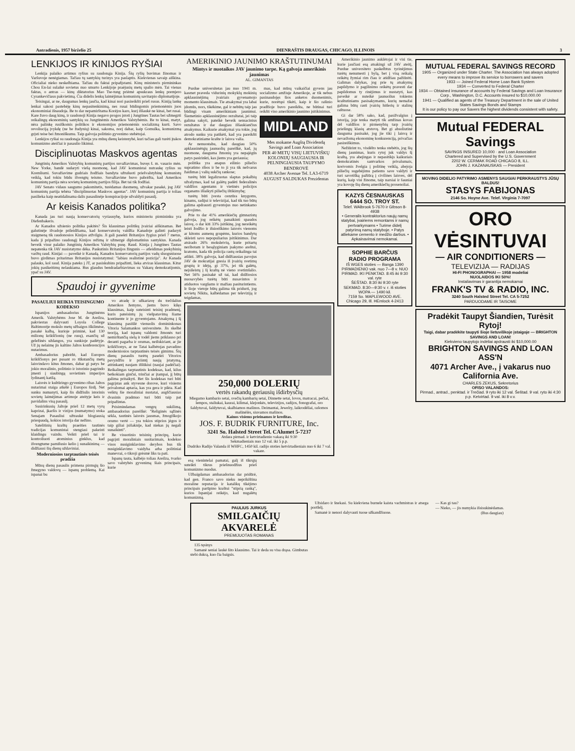Antradienis, 1957 birželio 25 DIENRAŠTIS DRAUGAS, CHICAGO, ILLINOIS 3
LENKIJOS IR KINIJOS RYŠIAI
Lenkija palaiko artimus ryšius su raudonąja Kinija. Šių ryšių buvimas žinomas ir Varšuvoje nenėgiamas. Tačiau tų santykių turinys yra paslaptis. Kiekvienas savaip aiškina. Oficialiai nieko neskelbiama. Tačiau du faktai pripažįstami. Kinų ministeris pirmininkas Chou En-lai sulaikė sovietus nuo smurto Lenkijoje praėjusių metų spalio mėn. Tai vienas faktas, o antras — kinų diktatorius Mao Tse-tung priėmė apsukraus lenkų premjero Cyrankevičiaus pakvietimą. Čia didelis lenkų laimėjimas komunistų savitarpio diplomatijoje.
Teisingai, ar ne, daugumas lenkų jaučia, kad kinai nori pasireikšti prieš rusus. Kiniją lankę lenkai sakosi pastebėję kinų nepasitenkinimą, nes rusai būdingomis priemonėmis juos ekonominiai išnaudoja. Be to dar nepamirštama Korėjos karo, kurį iššaukė ne kinai, bet rusai. Kare žuvo daug kinų, ir raudonoji Kinija negavo progos įstoti į Jungtines Tautas bei užmegzti reikalingų ekonominių santykių su Jungtinėmis Amerikos Valstybėmis. Be to kinai, matyt, nėra palinkę rusiškomis politikos ir ekonomijos priemonėmis socializmą kurti. Savo revoliuciją įvykdę (ne be žudynių) kinai, sakoma, norį dabar, kaip Gomulka, komunizmą grįsti teise bei žmoniškumu. Taip galvoja politinio gyvenimo stebėtojai.
Lenkijos ryšiai su raudonąja Kinija yra mūsų dienų keistenybė, kuri tačiau gali turėti įtakos komunizmo ateičiai ir pasaulio likimui.
Disciplinuotas Maskvos agentas
Jungtinių Amerikos Valstybių komunistų partijos suvažiavimas, buvęs š. m. vasario mėn. New Yorke, bandė sudaryti viešą nuomonę, kad JAV komunistai nutraukę ryšius su Kremliumi. Suvažiavime gudriais žodžiais bandyta užtušuoti priešvalstybinę komunistų veiklą, kad tokiu būdu išvengtų teismo. Suvažiavime buvo pabrėžta, kad Amerikos komunistų partija nėra sovietų komunistų partijos filija. Bet tai tik žodžiai.
JAV Senato vidaus saugumo pakomitetis, turėdamas duomenų, užvakar pasakė, jog JAV komunistų partija tebėra "disciplinuotas Maskvos agentas". JAV komunistų partija ir toliau pasilieka kaip neatidalinama dalis pasaulinėje konspiracijoje užvaldyti pasaulį.
Ar keisis Kanados politika?
Kanada jau turi naują konservatorių vyriausybę, kurios ministeriu pirmininku yra Diefenbakeris.
Ar Kanados užsienio politika pakitės? Šis klausimas politikų įvairiai aiškinamas. Bet galutinėje išvadoje prileidžiama, kad konservatorių valdžia Kanadoje galinti padaryti staigmeną tik raudonosios Kinijos atžvilgiu. Ji gali pasekti Britanijos žygius prieš 7 metus, kada ji pripažino raudonąjį Kinijos režimą ir užmezgė diplomatinius santykius. Kanada beveik visur palaiko Jungtinių Amerikos Valstybių pusę. Raud. Kinija į Jungtines Tautas nepatenka tik JAV nusistatymo dėka. Paskutinis Britanijos žingsnis — atleidimas prekybinių varžtų raud. Kinijai — paveikė ir Kanadą. Kanados konservatorių partijos vadų sluogsniuose buvo girdimas pritarimas Britanijos nusistatymui: "labiau realistinė pozicija". Ar Kanada palauks, kol raud. Kinija pateks į JT, ar pasiskubins pripažinti, lieka atviras klausimas. Kitur jokių pasikeitimų nelaukiama. Bus glaudus bendradarbiavimas su Vakarų demokratijomis, ypač su JAV.
Spaudoj ir gyvenime
PASAULIUI REIKIA TEISINGUMO KODEKSO
Ispanijos ambasadorius Jungtinėms Amerik. Valstybėms Jose M. de Areilza, pakviestas dalyvauti Loyola College Baltimorėje mokslo metų užbaigos iškilmėse, pasakė kalbą, kurioje priminė, kad 130 milionų krikščionių (ne rusų), esančių už geležinės uždangos, yra sunkioje padėtyje. Už jų nelaimę jis kaltino Jaltos konferencijos nutarimus.
Ambasadorius pabrėžė, kad Europos krikščionys per pusant ro tūkstančių metų laisvindavo kitus žmones, dabar gi patys be jokio moralinio, politinio ir istorinio pagrindo įmesti į siaubingą sovietinės imperijos lydinantį katilą.
Laisvės ir kultūringo gyvenimo ribas Jaltos nutarimai staiga atkėlė į Europos širdį. Net sunku numanyti, kaip šis didžiulis istorinis sovietų laimėjimas artimoje ateityje keis ir pavidalins visą pasaulį.
Susirinkusių Jaltoje prieš 12 metų vyrų kaprizai, įkaršis ir vizijos (numatymo) stoka Senajam Pasauliui užtraukė blogiausią priespaudą, kokios istorija dar nežino.
Satelitinių kraštų praeities tautinės tradicijas komunistai stengiasi pakeisti klaidingu vaizdu. Veikti prieš tai ir kontroliuoti atominius ginklus, kad išvengtume pamišusio kelio į sunaikinimą — didžiausi šių dienų uždaviniai.
Moderniosios tarptautinės teisės pradžia
Mūsų dienų pasaulis primena pirmųjų šio žmegyno valdovų — ispanų problemą. Kai ispanai bu
vo atradę ir užkariavę du trečdalius Amerikos žemyno, jiems buvo kilęs klausimas, kaip suteisinti teisinį pradmenį, kuris pateisintų jų viešpatavimą šiame kontinente ir jo gyventojams. Atsakymą į šį klausimą pasiūlė vienuolis domininkonas Vitoria Salamankos universitete. Jis skelbė teoriją, kad ispanų valdomi žmonės turi nemirštančią sielą ir todėl jiems priklauso pri deranti pagarba ir orumas, neišskiriant, ar jie krikščionys, ar ne Tatai kalbėtojas pavadino moderniosios tarptautinės teisės gimimu. Šių dienų pasaulis turėtų pasekti Vitorios pavyzdžiu ir priimtį naują įstatymą, atitinkantį naujam iššūkiui (naujai padėčiai). Reikalingas tarptautinis kodeksas, kad, kilus betkokiam ginčui, trinčiai ar įtampai, jį būtų galima pritaikyti. Bet šis kodeksas turi būti pagrįstas ank styvesne dorove, kuri visiems privalomai aptaria, kas yra gera ir pikta. Kad veiktų šie moraliniai nustatai, augščiausias dvasinis pradmuo turi būti taip pat pripažintas.
Prisimindamas vengrų sukilimą, ambasadorius pareiškė: "Religinės sąžinės sėkla, tautinės laisvės jausmas, žmogiškojo orumo vertė — yra tokios stiprios jėgos ir taip giliai įsišaknije, kad niekas jų negali sunaikinti".
Be visuotinio teisinių principų, kurie pagrįsti moraliniais susitarimais, kodekso visos nusiginklavimo derybos bus tik nusiginklavimo vaidyba arba politiniai manevrai, o tikroji grėsmė liks ta pati.
Ispanų tauta, kalbėjo toliau Areilza, tvarko savo valstybės gyvenimą šiais principais, kurie
AMERIKINIO JAUNIMO KRAŠTUTINUMAI
Mintys ir nuotaikos JAV jaunimo tarpe. Ką galvoja amerikinis jaunimas
AL. GIMANTAS
Purdue universitetas jau nuo 1941 m. kasmet praveda vidurinių mokyklų mokinių apklausinėjimą įvairiais gyvenamojo momento klausimais. Tie atsakymai yra labai įdomūs, nors, tikėkime, gal ir nebūtų taip jau būdingi visam amerikiniam jaunimui. Šiemetinio apklausinėjimo rezultatai, jei taip galima sakyti, pateikė beveik sensacinius rezultatus ir dar daugiau iššaukiančius atsakymus. Kaikurie atsakymai yra tokie, jog atrodo sunku yra patikėti, kad yra pareikšti demokratiniame krašte ir laisva valia.
Ar nenuostabu, kad daugiau 50% apklausinėtųjų jaunuolių pareiškė, kad, jų nuomone, dauguma žmonių yra nepajėgūs patys pasirinkti, kas jiems yra geriausia;
politika yra anapus eilinio piliečio supratimo ribos ir be to ji yra tik nešvarus žaidimas į valių sukčių rankose;
turėtų būti legalizuotas slaptas pokalbių užrašymas, kad tai galėtų padėti federalinės valdžios agentams ir vietinės policijos organams išlaikyti piliečių ištikimybę;
turėtų būti įvesta cenzūra knygoms, kinams, radijui ir televizijai, kad tik tuo būtų galima apdrausti gyventojus nuo netinkamo galvojimo.
Prie to dar 41% amerikiečių gimnazistų galvoja, jog reikėtų panaikinti spaudos laisvę, o dar kiti 33% įsitikinę, jog nereikėtų leisti žodžio ir išsireiškimo laisvės vienoms ar kitoms asmenų grupėms, kurios bandytų skleisti savo nepopuliarius įsitikinimus. Dar atsirado 26% moksleivių, kurie pritartų neribotam ir besąlyginiam įsakymo areštui, kratoms, kada tik policija rastų reikalinga tai atlikti. 38% galvoja, kad didžiausias pavojus JAV de mokratijai gresia iš įvairių svetimų grupių ir idėjų, gi 37%, jei tik galėtų, neįsileistų į šį kraštą nė vieno svetimšalio. Net 56% pasisakė už tai, kad didžiosios nuosavybės turėtų būti nusavintos ir atiduotos vargšams ir mažiau pasiturintiems. Ir šioje vietoje būtų galima tik pridurti, jog sovietų Nikita, kalbėdamas per televiziją ir teigdamas,
mas, kad mūsų vaikaičiai gyvens jau socializmo amžiuje Amerikoje, ar tik nebus pasinaudojęs šios anketos duomenimis, kurie, norėtųsi tikėti, kaip ir šio rašinio pradžioje buvo pareikšta, ne būtinai turi reikšti viso amerikinio jaunimo įsitikinimus.
MIDLAND
Mes mokame Augštą Dividendą
Savings and Loan Association
PER 40 METŲ VISŲ LIETUVIŠKŲ KOLONIJŲ SAUGIAUSIA IR PELNINGIAUSIA TAUPYMO BENDROVĖ
4038 Archer Avenue Tel. LA3-6719
AUGUST SALDUKAS Prezidentas
250,000 DOLERIŲ
vertės rakandų geriausių išdirbysčių
Miegamo kambario setai, svečių kambarių setai, Dinnette setai, lovos, matracai, pečiai, lempos, staliukai, kaurai, kilimai, klejonkės, televizijos, radijos, fonografai, oro šaldytuvai, šaldytuvai, skalbiamos mašinos. Deimantai, Jewelry, laikrodėliai, rašomos mašinėlės, siuvamos mašinos.
Kainos visiems prieinamos ir kreditas.
JOS. F. BUDRIK FURNITURE, Inc.
3241 So. Halsted Street Tel. CAlumet 5-7237
Atdara pirmad. ir ketvirtadienio vakarą iki 9:30
Sekmadieniais nuo 12 val. iki 5 p.p.
Dudriko Radijo Valanda iš WHFC, 1450 kil. radijo stoties ketvirtadieniais nuo 6 iki 7 val. vakare.
esą vienintelai pamatai, galį iš tikrųjų suteikti tikrus priešnuodžius prieš komunizmo nuodus.
Užbaigdamas ambasadorius dar pridūrė, kad gen. Franco savo nieku neprikiština moraline reputacija ir katalikų tikėjimo principais parūpino kraštui "stiprią ranką", kurios Ispanijai reikėjo, kad nugalėtų komunizmą.
Amerikinio jaunimo auklėtojai ir visi tie, kurie jaučiasi esą atsakingi už JAV ateitį, Purdue universiteto paskelbtus tyrinėjimus turėtų nenumesti į bylą, bet į visą reikalą reikėtų žymiai rim čiau ir atidžiau pažiūrėti. Galimas dalykas, jog prie tų atsakymų papildymo ir pagilinimo reikėtų pravesti dar papildomus ty rinėjimus ir nustatyti, kas paveikė ar nuteikė jaunuolius tokiems kraštutiniams pasisakymams, kurių nemažai galima būtų rasti įvairių hitlerių ir stalinų raštuose.
Gi dar 58% sako, kad, pasižvalgius į istoriją, joje tenka matyti tik amžinas kovas dėl valdžios ir pirmenybių tarp įvairių priešingų klasių atstovų. Bet gi absoliutinė dauguma pasisakė, jog jie tiki į laisvą ir nevaržomą ekonominę konkurenciją, privačias pasireiškimus.
Nežiūrint to, visdėlto tenka stebėtis, jog šių dienų jaunimas, kuris rytoj juk valdys šį kraštą, yra abejingas ir nepasitikįs kaikuriais demokratinės santvarkos privalumais, kreivomis žvelgia į politinę veiklą, abejoja piliečių sugebėjimu patiems save valdyti ir turi savotišką pažiūrą į civilines laisves, dėl kurių, kaip visi žinome, taip narsiai ir šauniai yra kovoję šių dienų amerikiečių prosenoliai.
KAZYS ČESNAUSKAS
6444 SO. TROY ST.
Telef. WAlbrook 5-7670 ir GIbson 8-4938
• Generalis kontraktorius naujų namų statybai, įvairiems remontams ir namų pertvarkymams • Turime didelį patyrimą namų statyboje. • Patys atliekame cemento ir medžio darbus. • Apkainavimai nemokamai.
SOPHIE BARČUS
RADIO PROGRAMA
IŠ WGES stoties — Banga 1390
PIRMADIENIO vak. nuo 7—8 v. NUO PIRMAD. IKI PENKTAD. 8:45 iki 9:30 val. ryte
ŠEŠTAD. 8:30 iki 9:30 ryte
SEKMAD. 8:30—9:30 v. r. iš stoties WOPA — 1490 kil.
7159 So. MAPLEWOOD AVE. Chicago 29, Ill. HEmlock 4-2413
MUTUAL FEDERAL SAVINGS RECORD
1905 — Organized under State Charter. The Association has always adopted every means to improve its service to borrowers and savers
1933 — Joined Federal Home Loan Bank System
1934 — Converted to Federal Charter
1934 — Obtained insurance of accounts by Federal Savings and Loan Insurance Corp., Washington, D.C. Accounts insured to $10,000.00
1941 — Qualified as agents of the Treasury Department in the sale of United States Savings Bonds and Stamps
It is our policy to pay our Savers the highest dividends consistent with safety.
Mutual FEDERAL Savings
SAVINGS INSURED 10,000 · and Loan Association
Chartered and Supervised by the U.S. Government
2202 W. CERMAK ROAD CHICAGO 8, ILL.
JOHN J. KAZANAUSKAS — President
MOVING DIDELIO PATYRIMO ASMENYS SAUGIAI PERKRAUSTYS JŪSŲ BALDUS!
STASYS FABIJONAS
2146 So. Hoyne Ave. Telef. VIrginia 7-7097
ORO VĖSINTUVAI
— AIR CONDITIONERS —
TELEVIZIJA — RADIJAS
HI-FI PHONOGRAPHAI — 1958 modeliai
NUOLAIDOS IKI 50%!
Instaliavimas ir garantija nemokamai
FRANK'S TV & RADIO, INC.
3240 South Halsted Street Tel. CA 5-7252
PARDUODAME IR TAISOME
Pradėkit Taupyt Šiandien, Turėsit Rytoj!
Taigi, dabar pradėkite taupyti šioje lietuviškoje įstaigoje — BRIGHTON SAVINGS AND LOAN!
Kiekvieno taupytojo indėliai apdrausti iki $10,000.00
BRIGHTON SAVINGS AND LOAN ASS'N
4071 Archer Ave., į vakarus nuo California Ave.
CHARLES ZEKUS, Sekretorius
OFISO VALANDOS:
Pirmad., antrad., penktad. ir Trečiad. 9 ryto iki 12 val. Šeštad. 9 val. ryto iki 4:30 p.p. Ketvirtad. 9 val. iki 8 v.v.
PAULIUS JURKUS
SMILGAIČIŲ AKVARELĖ
PREMIJUOTAS ROMANAS
135 tęsinys
Samanė seniai laukė šito klausimo. Tai ir deda su visa drąsa. Gimbutas stebi dukrą, kuo čia baigsis.
Užsidaro ir šnekasi. Su kiekviena burnele kaista vachmistras ir atsega portfelį.
Samanė ir nenori dalyvauti tuose užkandžiuose.
— Kas gi tau?
— Nieko, — jis numykia išsisukinėdamas.
(Bus daugiau)